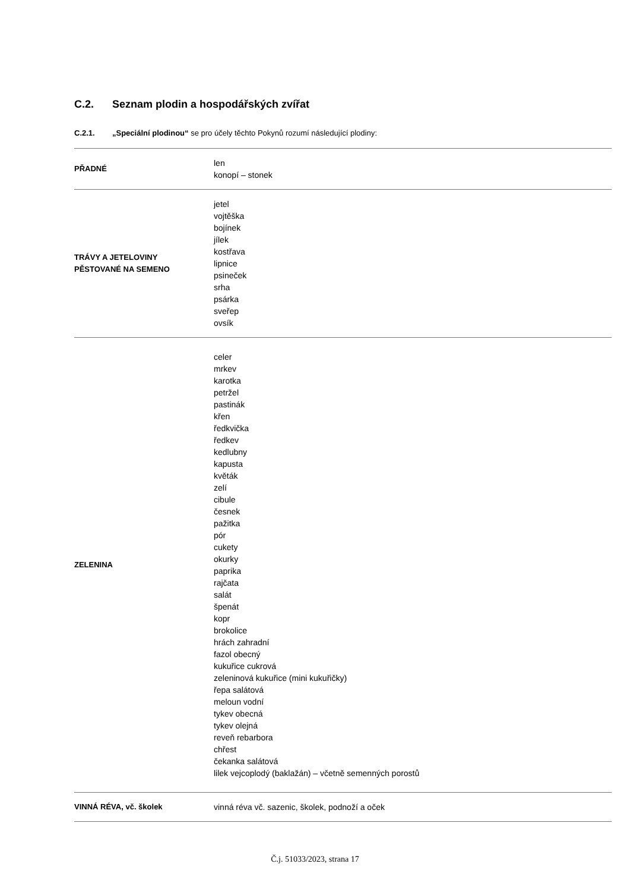C.2. Seznam plodin a hospodářských zvířat
C.2.1. „Speciální plodinou“ se pro účely těchto Pokynů rozumí následující plodiny:
| PŘADNÉ | len konopí – stonek |
| TRÁVY A JETELOVINY PĚSTOVANÉ NA SEMENO | jetel vojtěška bojínek jílek kostřava lipnice psineček srha psárka sveřep ovsík |
| ZELENINA | celer mrkev karotka petržel pastinák křen ředkvička ředkev kedlubny kapusta květák zelí cibule česnek pažitka pór cukety okurky paprika rajčata salát špenát kopr brokolice hrách zahradní fazol obecný kukuřice cukrová zeleninová kukuřice (mini kukuřičky) řepa salátová meloun vodní tykev obecná tykev olejná reveň rebarbora chřest čekanka salátová lilek vejcoplodý (baklažán) – včetně semenných porostů |
| VINNÁ RÉVA, vč. školek | vinná réva vč. sazenic, školek, podnoží a oček |
Č.j. 51033/2023, strana 17